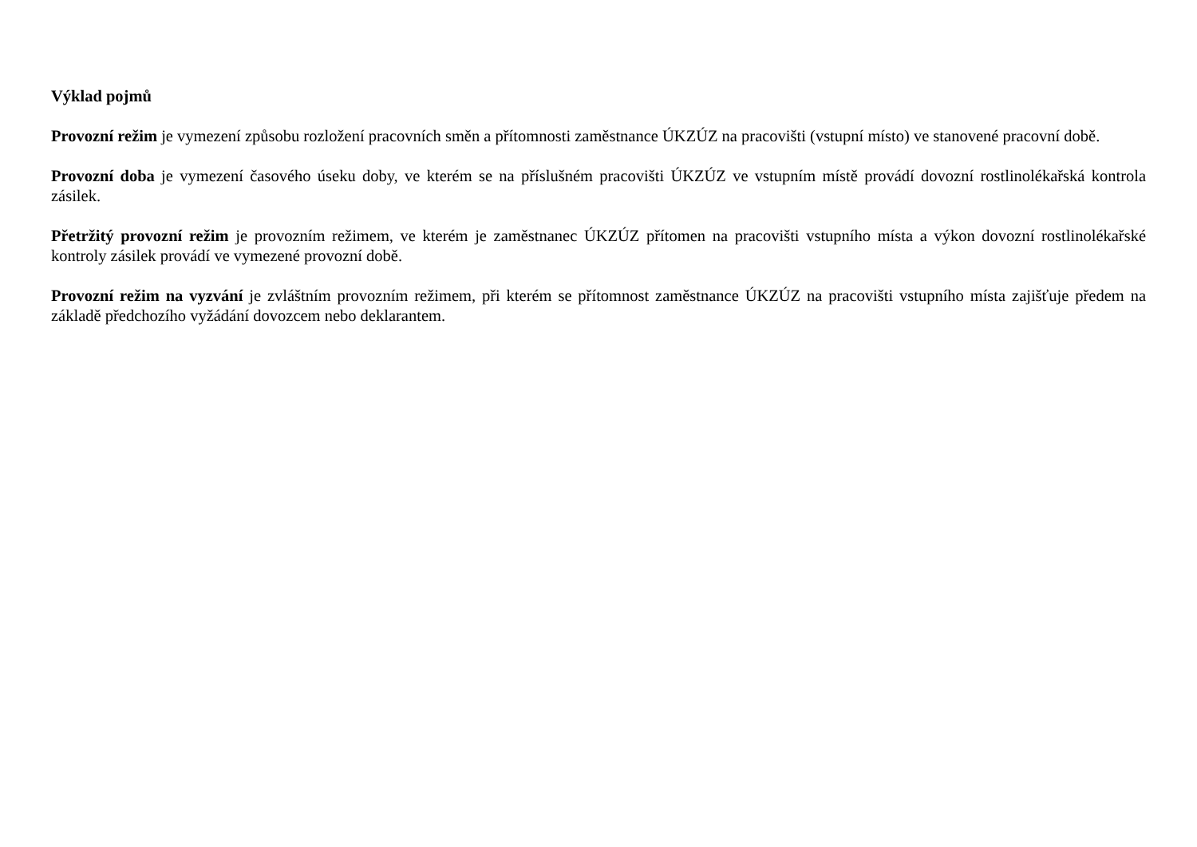Výklad pojmů
Provozní režim je vymezení způsobu rozložení pracovních směn a přítomnosti zaměstnance ÚKZÚZ na pracovišti (vstupní místo) ve stanovené pracovní době.
Provozní doba je vymezení časového úseku doby, ve kterém se na příslušném pracovišti ÚKZÚZ ve vstupním místě provádí dovozní rostlinolékařská kontrola zásilek.
Přetržitý provozní režim je provozním režimem, ve kterém je zaměstnanec ÚKZÚZ přítomen na pracovišti vstupního místa a výkon dovozní rostlinolékařské kontroly zásilek provádí ve vymezené provozní době.
Provozní režim na vyzvání je zvláštním provozním režimem, při kterém se přítomnost zaměstnance ÚKZÚZ na pracovišti vstupního místa zajišťuje předem na základě předchozího vyžádání dovozcem nebo deklarantem.